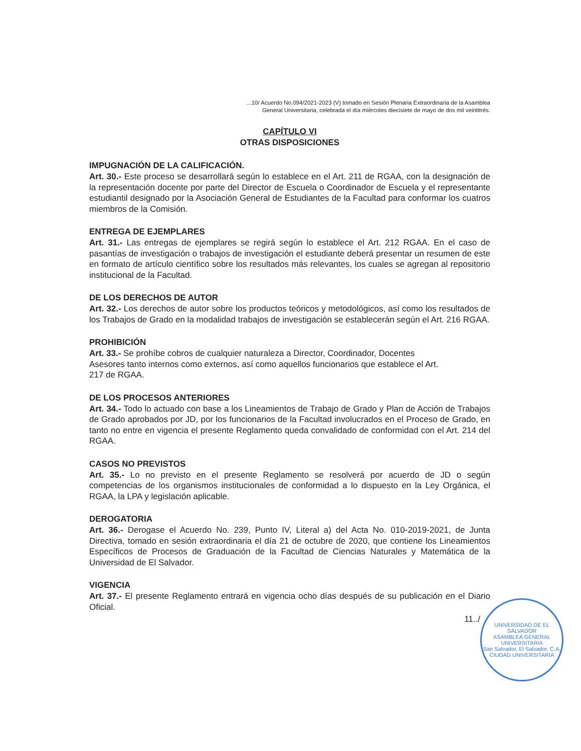...10/ Acuerdo No.094/2021-2023 (V) tomado en Sesión Plenaria Extraordinaria de la Asamblea
General Universitaria, celebrada el día miércoles diecisiete de mayo de dos mil veintitrés.
CAPÍTULO VI
OTRAS DISPOSICIONES
IMPUGNACIÓN DE LA CALIFICACIÓN.
Art. 30.- Este proceso se desarrollará según lo establece en el Art. 211 de RGAA, con la designación de la representación docente por parte del Director de Escuela o Coordinador de Escuela y el representante estudiantil designado por la Asociación General de Estudiantes de la Facultad para conformar los cuatros miembros de la Comisión.
ENTREGA DE EJEMPLARES
Art. 31.- Las entregas de ejemplares se regirá según lo establece el Art. 212 RGAA. En el caso de pasantías de investigación o trabajos de investigación el estudiante deberá presentar un resumen de este en formato de artículo científico sobre los resultados más relevantes, los cuales se agregan al repositorio institucional de la Facultad.
DE LOS DERECHOS DE AUTOR
Art. 32.- Los derechos de autor sobre los productos teóricos y metodológicos, así como los resultados de los Trabajos de Grado en la modalidad trabajos de investigación se establecerán según el Art. 216 RGAA.
PROHIBICIÓN
Art. 33.- Se prohíbe cobros de cualquier naturaleza a Director, Coordinador, Docentes
Asesores tanto internos como externos, así como aquellos funcionarios que establece el Art.
217 de RGAA.
DE LOS PROCESOS ANTERIORES
Art. 34.- Todo lo actuado con base a los Lineamientos de Trabajo de Grado y Plan de Acción de Trabajos de Grado aprobados por JD, por los funcionarios de la Facultad involucrados en el Proceso de Grado, en tanto no entre en vigencia el presente Reglamento queda convalidado de conformidad con el Art. 214 del RGAA.
CASOS NO PREVISTOS
Art. 35.- Lo no previsto en el presente Reglamento se resolverá por acuerdo de JD o según competencias de los organismos institucionales de conformidad a lo dispuesto en la Ley Orgánica, el RGAA, la LPA y legislación aplicable.
DEROGATORIA
Art. 36.- Derogase el Acuerdo No. 239, Punto IV, Literal a) del Acta No. 010-2019-2021, de Junta Directiva, tomado en sesión extraordinaria el día 21 de octubre de 2020, que contiene los Lineamientos Específicos de Procesos de Graduación de la Facultad de Ciencias Naturales y Matemática de la Universidad de El Salvador.
VIGENCIA
Art. 37.- El presente Reglamento entrará en vigencia ocho días después de su publicación en el Diario Oficial.
11../
UNIVERSIDAD DE EL SALVADOR
ASAMBLEA GENERAL UNIVERSITARIA
San Salvador, El Salvador, C.A.
CIUDAD UNIVERSITARIA